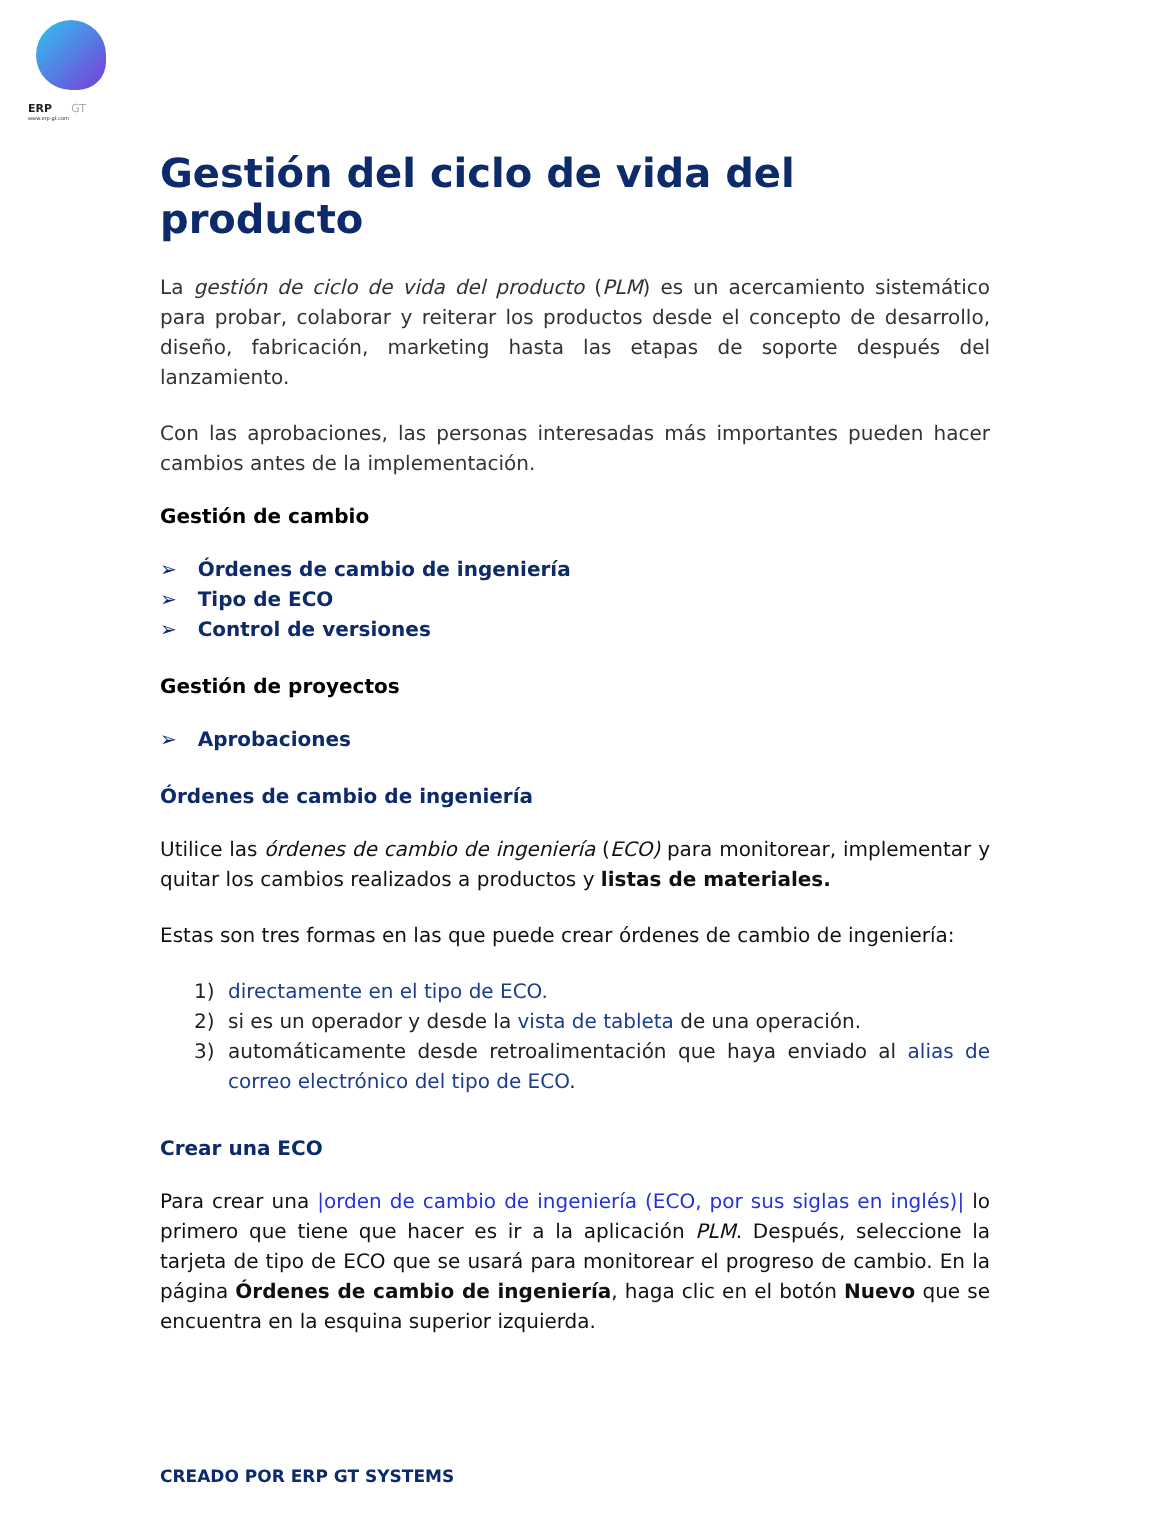ERP GT
www.erp-gt.com
Gestión del ciclo de vida del producto
La gestión de ciclo de vida del producto (PLM) es un acercamiento sistemático para probar, colaborar y reiterar los productos desde el concepto de desarrollo, diseño, fabricación, marketing hasta las etapas de soporte después del lanzamiento.
Con las aprobaciones, las personas interesadas más importantes pueden hacer cambios antes de la implementación.
Gestión de cambio
➢ Órdenes de cambio de ingeniería
➢ Tipo de ECO
➢ Control de versiones
Gestión de proyectos
➢ Aprobaciones
Órdenes de cambio de ingeniería
Utilice las órdenes de cambio de ingeniería (ECO) para monitorear, implementar y quitar los cambios realizados a productos y listas de materiales.
Estas son tres formas en las que puede crear órdenes de cambio de ingeniería:
1) directamente en el tipo de ECO.
2) si es un operador y desde la vista de tableta de una operación.
3) automáticamente desde retroalimentación que haya enviado al alias de correo electrónico del tipo de ECO.
Crear una ECO
Para crear una |orden de cambio de ingeniería (ECO, por sus siglas en inglés)| lo primero que tiene que hacer es ir a la aplicación PLM. Después, seleccione la tarjeta de tipo de ECO que se usará para monitorear el progreso de cambio. En la página Órdenes de cambio de ingeniería, haga clic en el botón Nuevo que se encuentra en la esquina superior izquierda.
CREADO POR ERP GT SYSTEMS